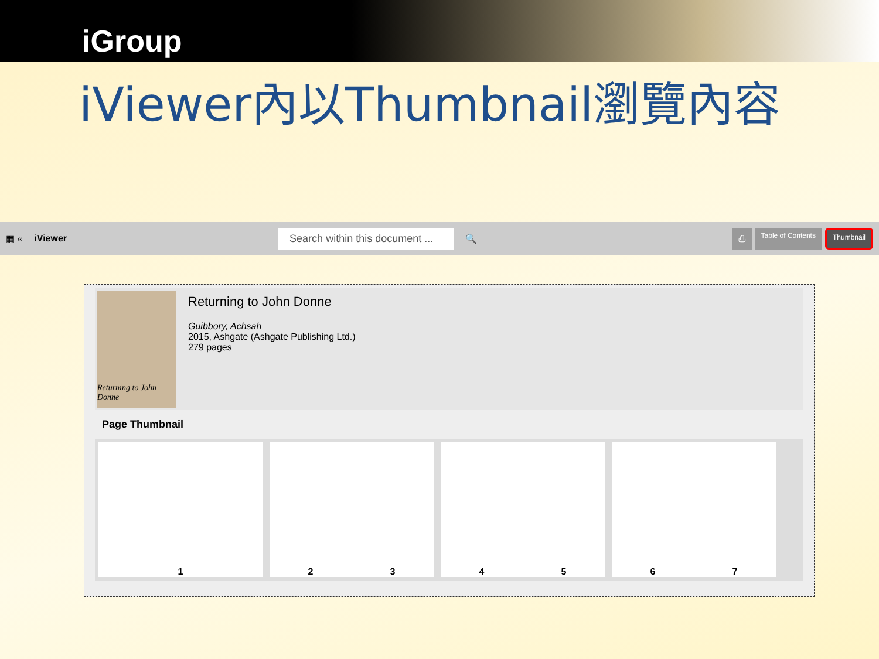iGroup
iViewer內以Thumbnail瀏覽內容
▦ « iViewer Search within this document ... 🔍
⎙ Table of Contents Thumbnail
Returning to John Donne
Returning to John Donne
Guibbory, Achsah
2015, Ashgate (Ashgate Publishing Ltd.)
279 pages
Page Thumbnail
1 2 3 4 5 6 7